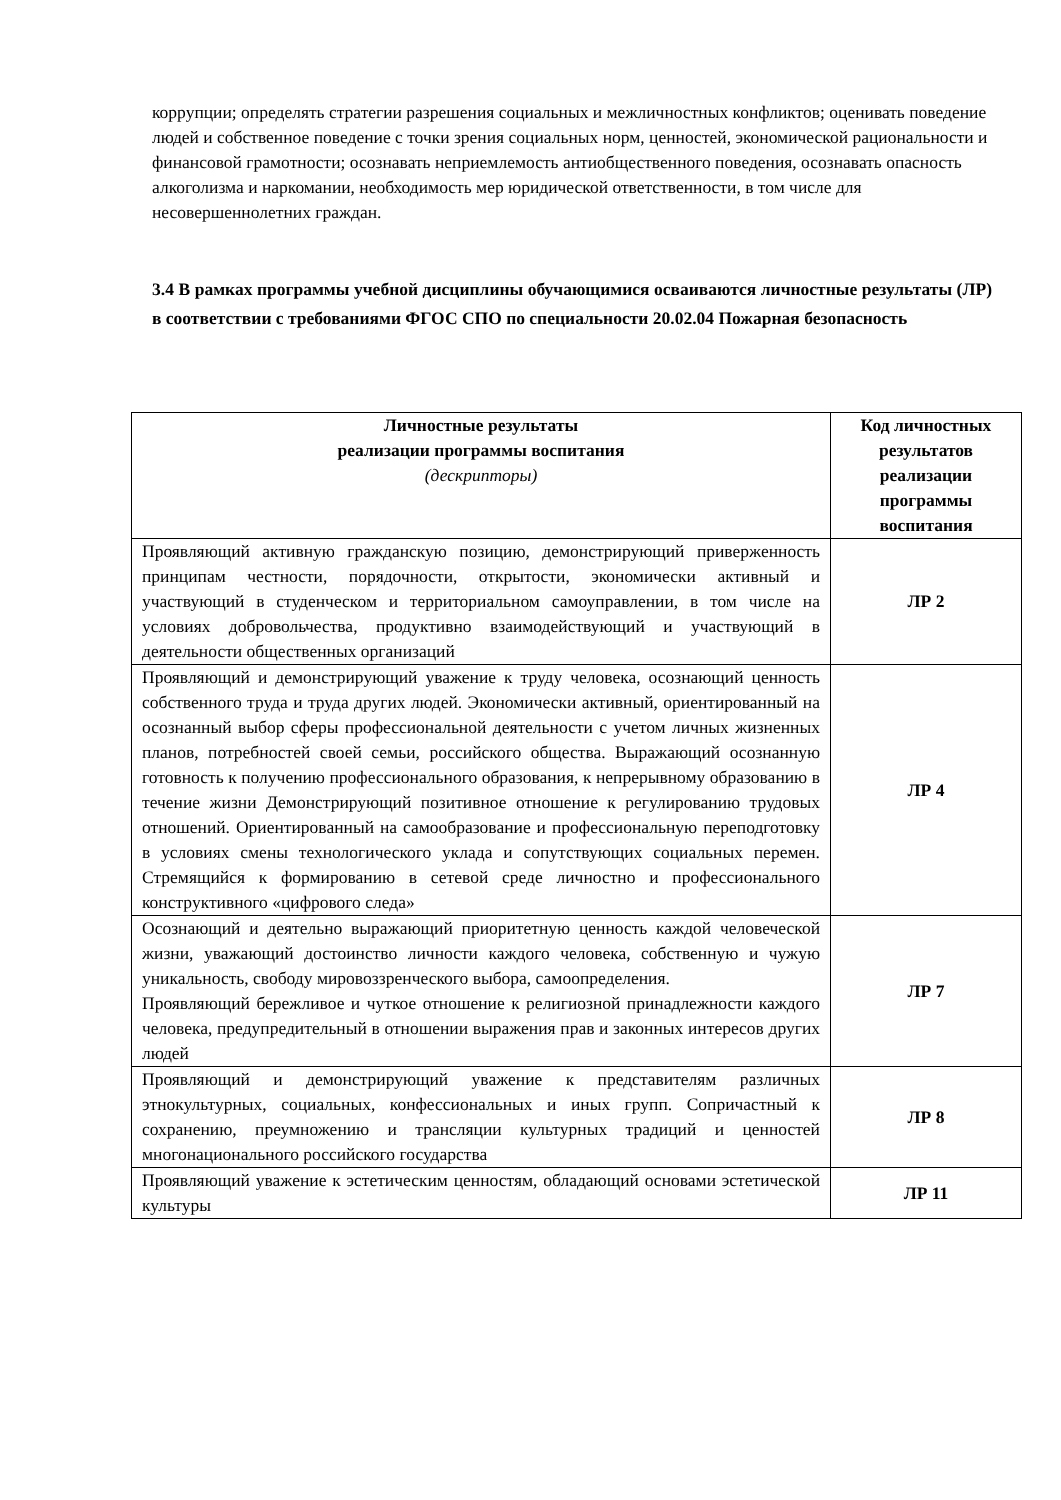коррупции; определять стратегии разрешения социальных и межличностных конфликтов; оценивать поведение людей и собственное поведение с точки зрения социальных норм, ценностей, экономической рациональности и финансовой грамотности; осознавать неприемлемость антиобщественного поведения, осознавать опасность алкоголизма и наркомании, необходимость мер юридической ответственности, в том числе для несовершеннолетних граждан.
3.4 В рамках программы учебной дисциплины обучающимися осваиваются личностные результаты (ЛР) в соответствии с требованиями ФГОС СПО по специальности 20.02.04 Пожарная безопасность
| Личностные результаты реализации программы воспитания (дескрипторы) | Код личностных результатов реализации программы воспитания |
| --- | --- |
| Проявляющий активную гражданскую позицию, демонстрирующий приверженность принципам честности, порядочности, открытости, экономически активный и участвующий в студенческом и территориальном самоуправлении, в том числе на условиях добровольчества, продуктивно взаимодействующий и участвующий в деятельности общественных организаций | ЛР 2 |
| Проявляющий и демонстрирующий уважение к труду человека, осознающий ценность собственного труда и труда других людей. Экономически активный, ориентированный на осознанный выбор сферы профессиональной деятельности с учетом личных жизненных планов, потребностей своей семьи, российского общества. Выражающий осознанную готовность к получению профессионального образования, к непрерывному образованию в течение жизни Демонстрирующий позитивное отношение к регулированию трудовых отношений. Ориентированный на самообразование и профессиональную переподготовку в условиях смены технологического уклада и сопутствующих социальных перемен. Стремящийся к формированию в сетевой среде личностно и профессионального конструктивного «цифрового следа» | ЛР 4 |
| Осознающий и деятельно выражающий приоритетную ценность каждой человеческой жизни, уважающий достоинство личности каждого человека, собственную и чужую уникальность, свободу мировоззренческого выбора, самоопределения. Проявляющий бережливое и чуткое отношение к религиозной принадлежности каждого человека, предупредительный в отношении выражения прав и законных интересов других людей | ЛР 7 |
| Проявляющий и демонстрирующий уважение к представителям различных этнокультурных, социальных, конфессиональных и иных групп. Сопричастный к сохранению, преумножению и трансляции культурных традиций и ценностей многонационального российского государства | ЛР 8 |
| Проявляющий уважение к эстетическим ценностям, обладающий основами эстетической культуры | ЛР 11 |